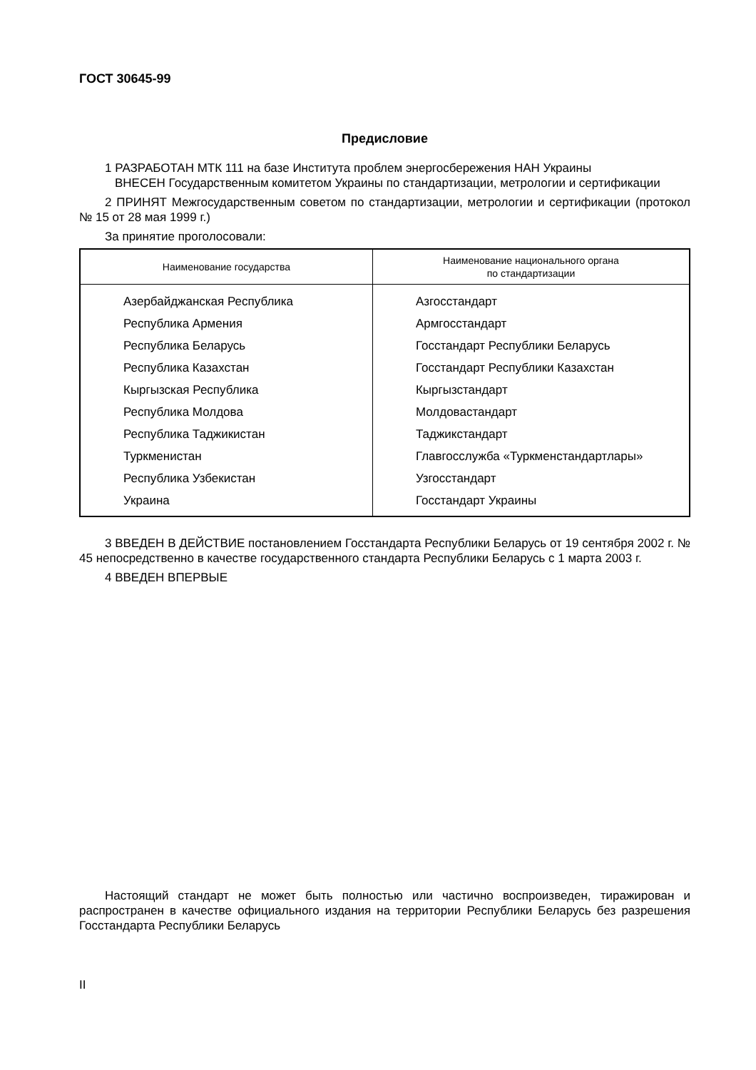ГОСТ 30645-99
Предисловие
1 РАЗРАБОТАН МТК 111 на базе Института проблем энергосбережения НАН Украины
ВНЕСЕН Государственным комитетом Украины по стандартизации, метрологии и сертификации
2 ПРИНЯТ Межгосударственным советом по стандартизации, метрологии и сертификации (протокол № 15 от 28 мая 1999 г.)
За принятие проголосовали:
| Наименование государства | Наименование национального органа по стандартизации |
| --- | --- |
| Азербайджанская Республика | Азгосстандарт |
| Республика Армения | Армгосстандарт |
| Республика Беларусь | Госстандарт Республики Беларусь |
| Республика Казахстан | Госстандарт Республики Казахстан |
| Кыргызская Республика | Кыргызстандарт |
| Республика Молдова | Молдовастандарт |
| Республика Таджикистан | Таджикстандарт |
| Туркменистан | Главгосслужба «Туркменстандартлары» |
| Республика Узбекистан | Узгосстандарт |
| Украина | Госстандарт Украины |
3 ВВЕДЕН В ДЕЙСТВИЕ постановлением Госстандарта Республики Беларусь от 19 сентября 2002 г. № 45 непосредственно в качестве государственного стандарта Республики Беларусь с 1 марта 2003 г.
4 ВВЕДЕН ВПЕРВЫЕ
Настоящий стандарт не может быть полностью или частично воспроизведен, тиражирован и распространен в качестве официального издания на территории Республики Беларусь без разрешения Госстандарта Республики Беларусь
II